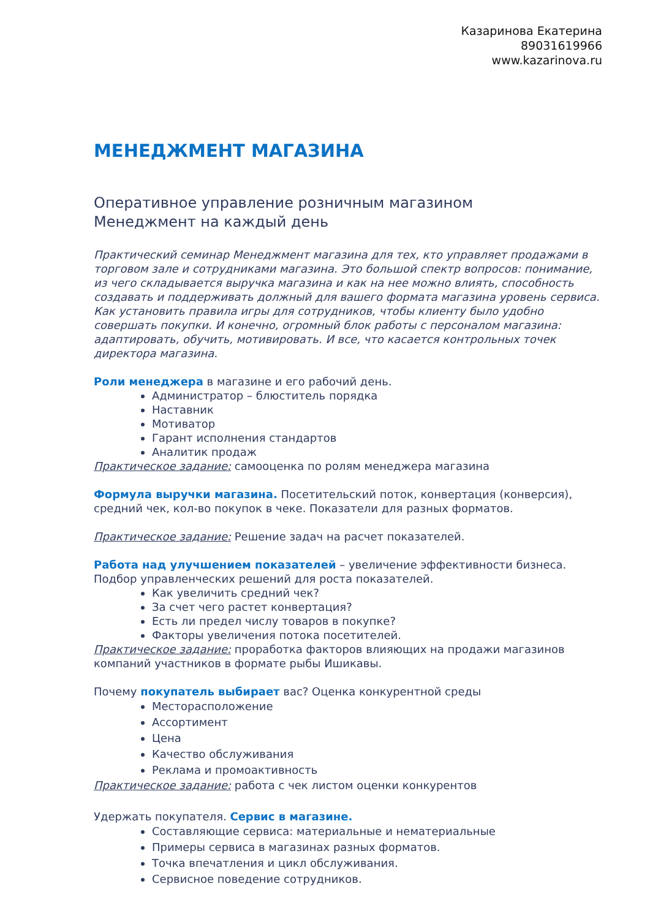Казаринова Екатерина
89031619966
www.kazarinova.ru
МЕНЕДЖМЕНТ МАГАЗИНА
Оперативное управление розничным магазином
Менеджмент на каждый день
Практический семинар Менеджмент магазина для тех, кто управляет продажами в торговом зале и сотрудниками магазина. Это большой спектр вопросов: понимание, из чего складывается выручка магазина и как на нее можно влиять, способность создавать и поддерживать должный для вашего формата магазина уровень сервиса. Как установить правила игры для сотрудников, чтобы клиенту было удобно совершать покупки. И конечно, огромный блок работы с персоналом магазина: адаптировать, обучить, мотивировать. И все, что касается контрольных точек директора магазина.
Роли менеджера в магазине и его рабочий день.
Администратор – блюститель порядка
Наставник
Мотиватор
Гарант исполнения стандартов
Аналитик продаж
Практическое задание: самооценка по ролям менеджера магазина
Формула выручки магазина. Посетительский поток, конвертация (конверсия), средний чек, кол-во покупок в чеке. Показатели для разных форматов.
Практическое задание: Решение задач на расчет показателей.
Работа над улучшением показателей – увеличение эффективности бизнеса. Подбор управленческих решений для роста показателей.
Как увеличить средний чек?
За счет чего растет конвертация?
Есть ли предел числу товаров в покупке?
Факторы увеличения потока посетителей.
Практическое задание: проработка факторов влияющих на продажи магазинов компаний участников в формате рыбы Ишикавы.
Почему покупатель выбирает вас? Оценка конкурентной среды
Месторасположение
Ассортимент
Цена
Качество обслуживания
Реклама и промоактивность
Практическое задание: работа с чек листом оценки конкурентов
Удержать покупателя. Сервис в магазине.
Составляющие сервиса: материальные и нематериальные
Примеры сервиса в магазинах разных форматов.
Точка впечатления и цикл обслуживания.
Сервисное поведение сотрудников.